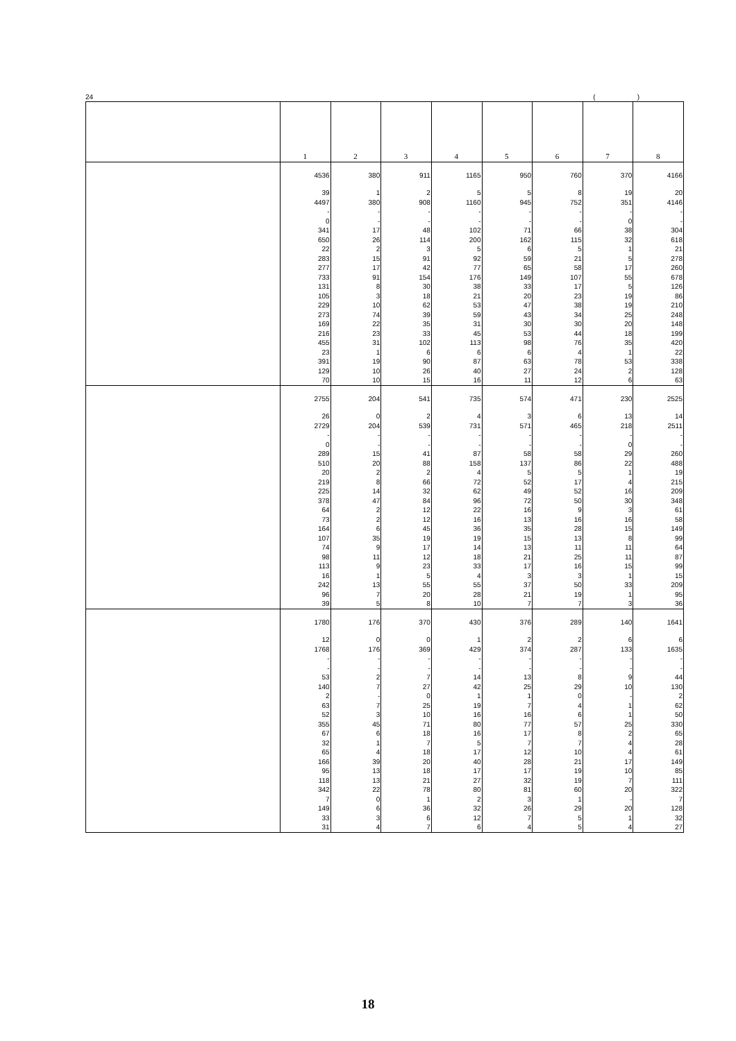24 ()
| | 1 | 2 | 3 | 4 | 5 | 6 | 7 | 8 |
| | 4536 | 380 | 911 | 1165 | 950 | 760 | 370 | 4166 |
| | 39 | 1 | 2 | 5 | 5 | 8 | 19 | 20 |
| | 4497 | 380 | 908 | 1160 | 945 | 752 | 351 | 4146 |
| | - | - | - | - | - | - | - | - |
| | 0 | - | - | - | - | - | 0 | - |
| | 341 | 17 | 48 | 102 | 71 | 66 | 38 | 304 |
| | 650 | 26 | 114 | 200 | 162 | 115 | 32 | 618 |
| | 22 | 2 | 3 | 5 | 6 | 5 | 1 | 21 |
| | 283 | 15 | 91 | 92 | 59 | 21 | 5 | 278 |
| | 277 | 17 | 42 | 77 | 65 | 58 | 17 | 260 |
| | 733 | 91 | 154 | 176 | 149 | 107 | 55 | 678 |
| | 131 | 8 | 30 | 38 | 33 | 17 | 5 | 126 |
| | 105 | 3 | 18 | 21 | 20 | 23 | 19 | 86 |
| | 229 | 10 | 62 | 53 | 47 | 38 | 19 | 210 |
| | 273 | 74 | 39 | 59 | 43 | 34 | 25 | 248 |
| | 169 | 22 | 35 | 31 | 30 | 30 | 20 | 148 |
| | 216 | 23 | 33 | 45 | 53 | 44 | 18 | 199 |
| | 455 | 31 | 102 | 113 | 98 | 76 | 35 | 420 |
| | 23 | 1 | 6 | 6 | 6 | 4 | 1 | 22 |
| | 391 | 19 | 90 | 87 | 63 | 78 | 53 | 338 |
| | 129 | 10 | 26 | 40 | 27 | 24 | 2 | 128 |
| | 70 | 10 | 15 | 16 | 11 | 12 | 6 | 63 |
| | 2755 | 204 | 541 | 735 | 574 | 471 | 230 | 2525 |
| | 26 | 0 | 2 | 4 | 3 | 6 | 13 | 14 |
| | 2729 | 204 | 539 | 731 | 571 | 465 | 218 | 2511 |
| | - | - | - | - | - | - | - | - |
| | 0 | - | - | - | - | - | 0 | - |
| | 289 | 15 | 41 | 87 | 58 | 58 | 29 | 260 |
| | 510 | 20 | 88 | 158 | 137 | 86 | 22 | 488 |
| | 20 | 2 | 2 | 4 | 5 | 5 | 1 | 19 |
| | 219 | 8 | 66 | 72 | 52 | 17 | 4 | 215 |
| | 225 | 14 | 32 | 62 | 49 | 52 | 16 | 209 |
| | 378 | 47 | 84 | 96 | 72 | 50 | 30 | 348 |
| | 64 | 2 | 12 | 22 | 16 | 9 | 3 | 61 |
| | 73 | 2 | 12 | 16 | 13 | 16 | 16 | 58 |
| | 164 | 6 | 45 | 36 | 35 | 28 | 15 | 149 |
| | 107 | 35 | 19 | 19 | 15 | 13 | 8 | 99 |
| | 74 | 9 | 17 | 14 | 13 | 11 | 11 | 64 |
| | 98 | 11 | 12 | 18 | 21 | 25 | 11 | 87 |
| | 113 | 9 | 23 | 33 | 17 | 16 | 15 | 99 |
| | 16 | 1 | 5 | 4 | 3 | 3 | 1 | 15 |
| | 242 | 13 | 55 | 55 | 37 | 50 | 33 | 209 |
| | 96 | 7 | 20 | 28 | 21 | 19 | 1 | 95 |
| | 39 | 5 | 8 | 10 | 7 | 7 | 3 | 36 |
| | 1780 | 176 | 370 | 430 | 376 | 289 | 140 | 1641 |
| | 12 | 0 | 0 | 1 | 2 | 2 | 6 | 6 |
| | 1768 | 176 | 369 | 429 | 374 | 287 | 133 | 1635 |
| | - | - | - | - | - | - | - | - |
| | - | - | - | - | - | - | - | - |
| | 53 | 2 | 7 | 14 | 13 | 8 | 9 | 44 |
| | 140 | 7 | 27 | 42 | 25 | 29 | 10 | 130 |
| | 2 | - | 0 | 1 | 1 | 0 | - | 2 |
| | 63 | 7 | 25 | 19 | 7 | 4 | 1 | 62 |
| | 52 | 3 | 10 | 16 | 16 | 6 | 1 | 50 |
| | 355 | 45 | 71 | 80 | 77 | 57 | 25 | 330 |
| | 67 | 6 | 18 | 16 | 17 | 8 | 2 | 65 |
| | 32 | 1 | 7 | 5 | 7 | 7 | 4 | 28 |
| | 65 | 4 | 18 | 17 | 12 | 10 | 4 | 61 |
| | 166 | 39 | 20 | 40 | 28 | 21 | 17 | 149 |
| | 95 | 13 | 18 | 17 | 17 | 19 | 10 | 85 |
| | 118 | 13 | 21 | 27 | 32 | 19 | 7 | 111 |
| | 342 | 22 | 78 | 80 | 81 | 60 | 20 | 322 |
| | 7 | 0 | 1 | 2 | 3 | 1 | - | 7 |
| | 149 | 6 | 36 | 32 | 26 | 29 | 20 | 128 |
| | 33 | 3 | 6 | 12 | 7 | 5 | 1 | 32 |
| | 31 | 4 | 7 | 6 | 4 | 5 | 4 | 27 |
18